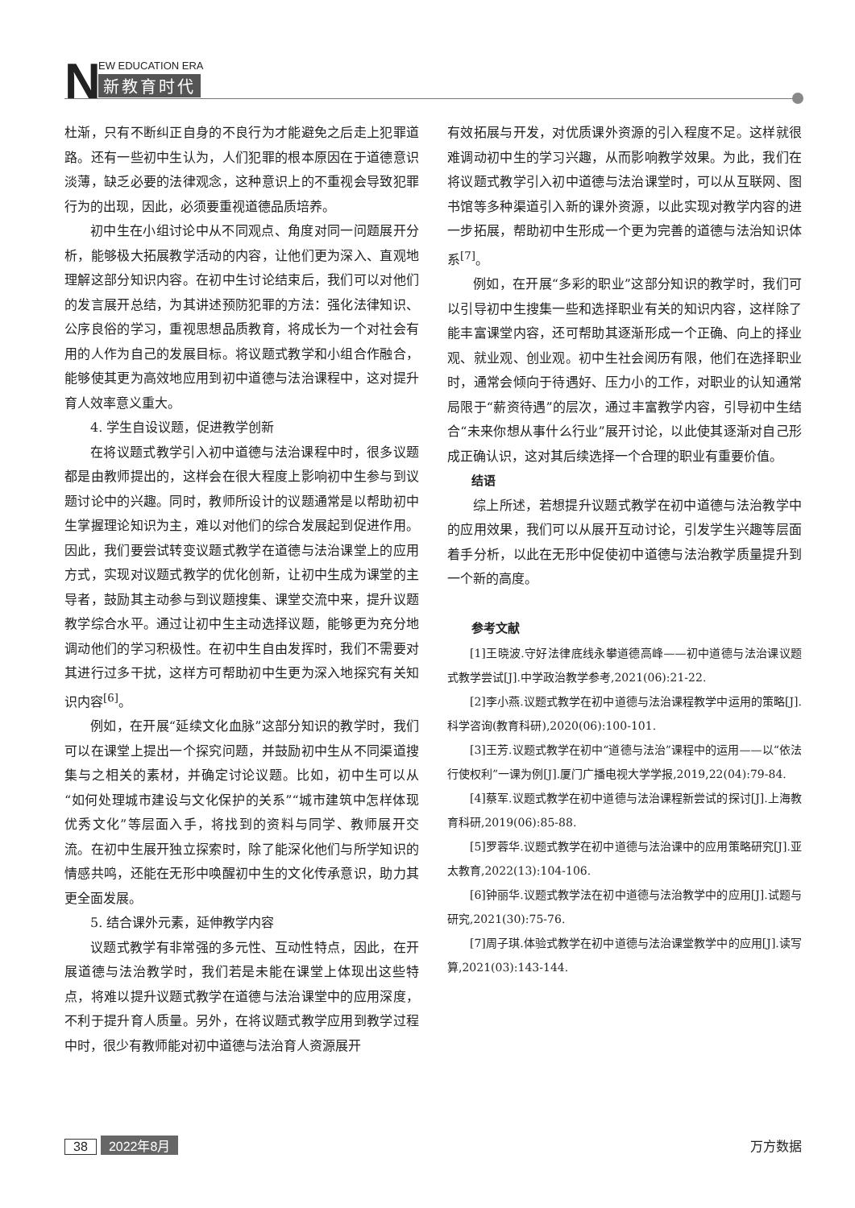N EW EDUCATION ERA
新教育时代
杜渐，只有不断纠正自身的不良行为才能避免之后走上犯罪道路。还有一些初中生认为，人们犯罪的根本原因在于道德意识淡薄，缺乏必要的法律观念，这种意识上的不重视会导致犯罪行为的出现，因此，必须要重视道德品质培养。
初中生在小组讨论中从不同观点、角度对同一问题展开分析，能够极大拓展教学活动的内容，让他们更为深入、直观地理解这部分知识内容。在初中生讨论结束后，我们可以对他们的发言展开总结，为其讲述预防犯罪的方法：强化法律知识、公序良俗的学习，重视思想品质教育，将成长为一个对社会有用的人作为自己的发展目标。将议题式教学和小组合作融合，能够使其更为高效地应用到初中道德与法治课程中，这对提升育人效率意义重大。
4. 学生自设议题，促进教学创新
在将议题式教学引入初中道德与法治课程中时，很多议题都是由教师提出的，这样会在很大程度上影响初中生参与到议题讨论中的兴趣。同时，教师所设计的议题通常是以帮助初中生掌握理论知识为主，难以对他们的综合发展起到促进作用。因此，我们要尝试转变议题式教学在道德与法治课堂上的应用方式，实现对议题式教学的优化创新，让初中生成为课堂的主导者，鼓励其主动参与到议题搜集、课堂交流中来，提升议题教学综合水平。通过让初中生主动选择议题，能够更为充分地调动他们的学习积极性。在初中生自由发挥时，我们不需要对其进行过多干扰，这样方可帮助初中生更为深入地探究有关知识内容<sup>[6]</sup>。
例如，在开展“延续文化血脉”这部分知识的教学时，我们可以在课堂上提出一个探究问题，并鼓励初中生从不同渠道搜集与之相关的素材，并确定讨论议题。比如，初中生可以从“如何处理城市建设与文化保护的关系”“城市建筑中怎样体现优秀文化”等层面入手，将找到的资料与同学、教师展开交流。在初中生展开独立探索时，除了能深化他们与所学知识的情感共鸣，还能在无形中唤醒初中生的文化传承意识，助力其更全面发展。
5. 结合课外元素，延伸教学内容
议题式教学有非常强的多元性、互动性特点，因此，在开展道德与法治教学时，我们若是未能在课堂上体现出这些特点，将难以提升议题式教学在道德与法治课堂中的应用深度，不利于提升育人质量。另外，在将议题式教学应用到教学过程中时，很少有教师能对初中道德与法治育人资源展开
有效拓展与开发，对优质课外资源的引入程度不足。这样就很难调动初中生的学习兴趣，从而影响教学效果。为此，我们在将议题式教学引入初中道德与法治课堂时，可以从互联网、图书馆等多种渠道引入新的课外资源，以此实现对教学内容的进一步拓展，帮助初中生形成一个更为完善的道德与法治知识体系<sup>[7]</sup>。
例如，在开展“多彩的职业”这部分知识的教学时，我们可以引导初中生搜集一些和选择职业有关的知识内容，这样除了能丰富课堂内容，还可帮助其逐渐形成一个正确、向上的择业观、就业观、创业观。初中生社会阅历有限，他们在选择职业时，通常会倾向于待遇好、压力小的工作，对职业的认知通常局限于“薪资待遇”的层次，通过丰富教学内容，引导初中生结合“未来你想从事什么行业”展开讨论，以此使其逐渐对自己形成正确认识，这对其后续选择一个合理的职业有重要价值。
结语
综上所述，若想提升议题式教学在初中道德与法治教学中的应用效果，我们可以从展开互动讨论，引发学生兴趣等层面着手分析，以此在无形中促使初中道德与法治教学质量提升到一个新的高度。
参考文献
[1]王晓波.守好法律底线永攀道德高峰——初中道德与法治课议题式教学尝试[J].中学政治教学参考,2021(06):21-22.
[2]李小燕.议题式教学在初中道德与法治课程教学中运用的策略[J].科学咨询(教育科研),2020(06):100-101.
[3]王芳.议题式教学在初中“道德与法治”课程中的运用——以“依法行使权利”一课为例[J].厦门广播电视大学学报,2019,22(04):79-84.
[4]蔡军.议题式教学在初中道德与法治课程新尝试的探讨[J].上海教育科研,2019(06):85-88.
[5]罗蓉华.议题式教学在初中道德与法治课中的应用策略研究[J].亚太教育,2022(13):104-106.
[6]钟丽华.议题式教学法在初中道德与法治教学中的应用[J].试题与研究,2021(30):75-76.
[7]周子琪.体验式教学在初中道德与法治课堂教学中的应用[J].读写算,2021(03):143-144.
38 2022年8月 万方数据